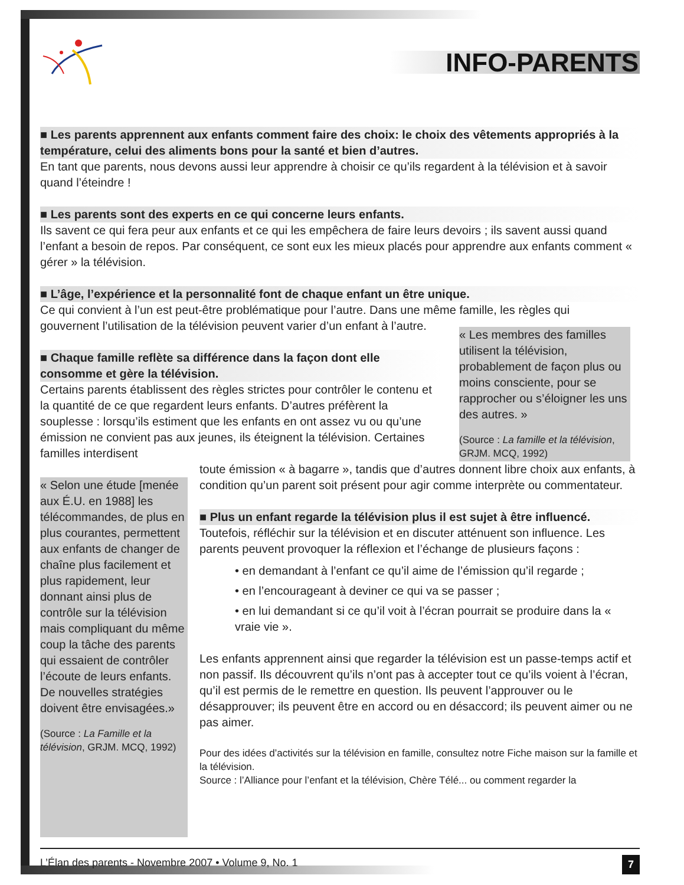INFO-PARENTS
■ Les parents apprennent aux enfants comment faire des choix: le choix des vêtements appropriés à la température, celui des aliments bons pour la santé et bien d’autres.
En tant que parents, nous devons aussi leur apprendre à choisir ce qu’ils regardent à la télévision et à savoir quand l’éteindre !
■ Les parents sont des experts en ce qui concerne leurs enfants.
Ils savent ce qui fera peur aux enfants et ce qui les empêchera de faire leurs devoirs ; ils savent aussi quand l’enfant a besoin de repos. Par conséquent, ce sont eux les mieux placés pour apprendre aux enfants comment « gérer » la télévision.
■ L’âge, l’expérience et la personnalité font de chaque enfant un être unique.
Ce qui convient à l’un est peut-être problématique pour l’autre. Dans une même famille, les règles qui
gouvernent l’utilisation de la télévision peuvent varier d’un enfant à l’autre.
■ Chaque famille reflète sa différence dans la façon dont elle consomme et gère la télévision.
Certains parents établissent des règles strictes pour contrôler le contenu et la quantité de ce que regardent leurs enfants. D’autres préfèrent la souplesse : lorsqu’ils estiment que les enfants en ont assez vu ou qu’une émission ne convient pas aux jeunes, ils éteignent la télévision. Certaines familles interdisent
« Les membres des familles utilisent la télévision, probablement de façon plus ou moins consciente, pour se rapprocher ou s’éloigner les uns des autres. »
(Source : La famille et la télévision, GRJM. MCQ, 1992)
« Selon une étude [menée aux É.U. en 1988] les télécommandes, de plus en plus courantes, permettent aux enfants de changer de chaîne plus facilement et plus rapidement, leur donnant ainsi plus de contrôle sur la télévision mais compliquant du même coup la tâche des parents qui essaient de contrôler l’écoute de leurs enfants. De nouvelles stratégies doivent être envisagées.»
(Source : La Famille et la télévision, GRJM. MCQ, 1992)
toute émission « à bagarre », tandis que d’autres donnent libre choix aux enfants, à condition qu’un parent soit présent pour agir comme interprète ou commentateur.
■ Plus un enfant regarde la télévision plus il est sujet à être influencé.
Toutefois, réfléchir sur la télévision et en discuter atténuent son influence. Les parents peuvent provoquer la réflexion et l’échange de plusieurs façons :
• en demandant à l’enfant ce qu’il aime de l’émission qu’il regarde ;
• en l’encourageant à deviner ce qui va se passer ;
• en lui demandant si ce qu’il voit à l’écran pourrait se produire dans la « vraie vie ».
Les enfants apprennent ainsi que regarder la télévision est un passe-temps actif et non passif. Ils découvrent qu’ils n’ont pas à accepter tout ce qu’ils voient à l’écran, qu’il est permis de le remettre en question. Ils peuvent l’approuver ou le désapprouver; ils peuvent être en accord ou en désaccord; ils peuvent aimer ou ne pas aimer.
Pour des idées d’activités sur la télévision en famille, consultez notre Fiche maison sur la famille et la télévision.
Source : l’Alliance pour l’enfant et la télévision, Chère Télé... ou comment regarder la
L’Élan des parents - Novembre 2007 • Volume 9, No. 1 7